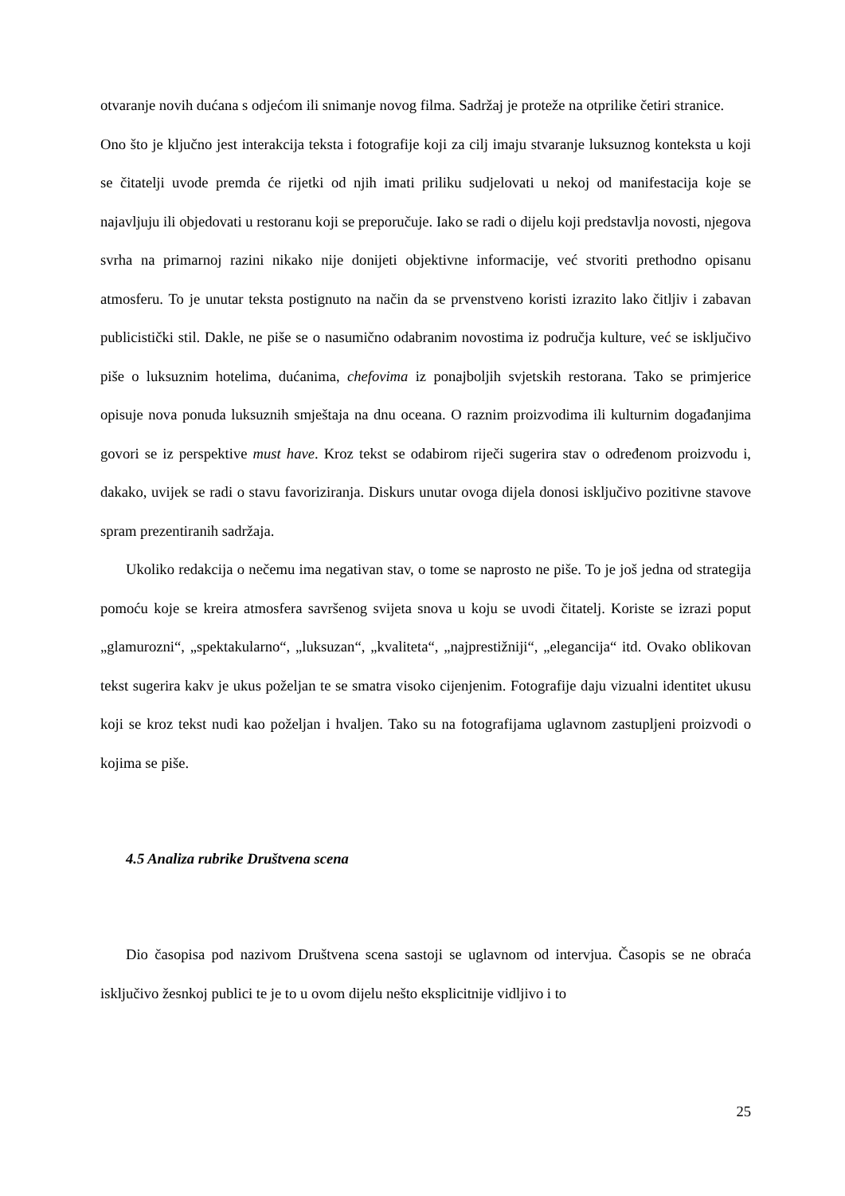otvaranje novih dućana s odjećom ili snimanje novog filma. Sadržaj je proteže na otprilike četiri stranice.
Ono što je ključno jest interakcija teksta i fotografije koji za cilj imaju stvaranje luksuznog konteksta u koji se čitatelji uvode premda će rijetki od njih imati priliku sudjelovati u nekoj od manifestacija koje se najavljuju ili objedovati u restoranu koji se preporučuje. Iako se radi o dijelu koji predstavlja novosti, njegova svrha na primarnoj razini nikako nije donijeti objektivne informacije, već stvoriti prethodno opisanu atmosferu. To je unutar teksta postignuto na način da se prvenstveno koristi izrazito lako čitljiv i zabavan publicistički stil. Dakle, ne piše se o nasumično odabranim novostima iz područja kulture, već se isključivo piše o luksuznim hotelima, dućanima, chefovima iz ponajboljih svjetskih restorana. Tako se primjerice opisuje nova ponuda luksuznih smještaja na dnu oceana. O raznim proizvodima ili kulturnim događanjima govori se iz perspektive must have. Kroz tekst se odabirom riječi sugerira stav o određenom proizvodu i, dakako, uvijek se radi o stavu favoriziranja. Diskurs unutar ovoga dijela donosi isključivo pozitivne stavove spram prezentiranih sadržaja.
Ukoliko redakcija o nečemu ima negativan stav, o tome se naprosto ne piše. To je još jedna od strategija pomoću koje se kreira atmosfera savršenog svijeta snova u koju se uvodi čitatelj. Koriste se izrazi poput „glamurozni“, „spektakularno“, „luksuzan“, „kvaliteta“, „najprestižniji“, „elegancija“ itd. Ovako oblikovan tekst sugerira kakv je ukus poželjan te se smatra visoko cijenjenim. Fotografije daju vizualni identitet ukusu koji se kroz tekst nudi kao poželjan i hvaljen. Tako su na fotografijama uglavnom zastupljeni proizvodi o kojima se piše.
4.5 Analiza rubrike Društvena scena
Dio časopisa pod nazivom Društvena scena sastoji se uglavnom od intervjua. Časopis se ne obraća isključivo žesnkoj publici te je to u ovom dijelu nešto eksplicitnije vidljivo i to
25